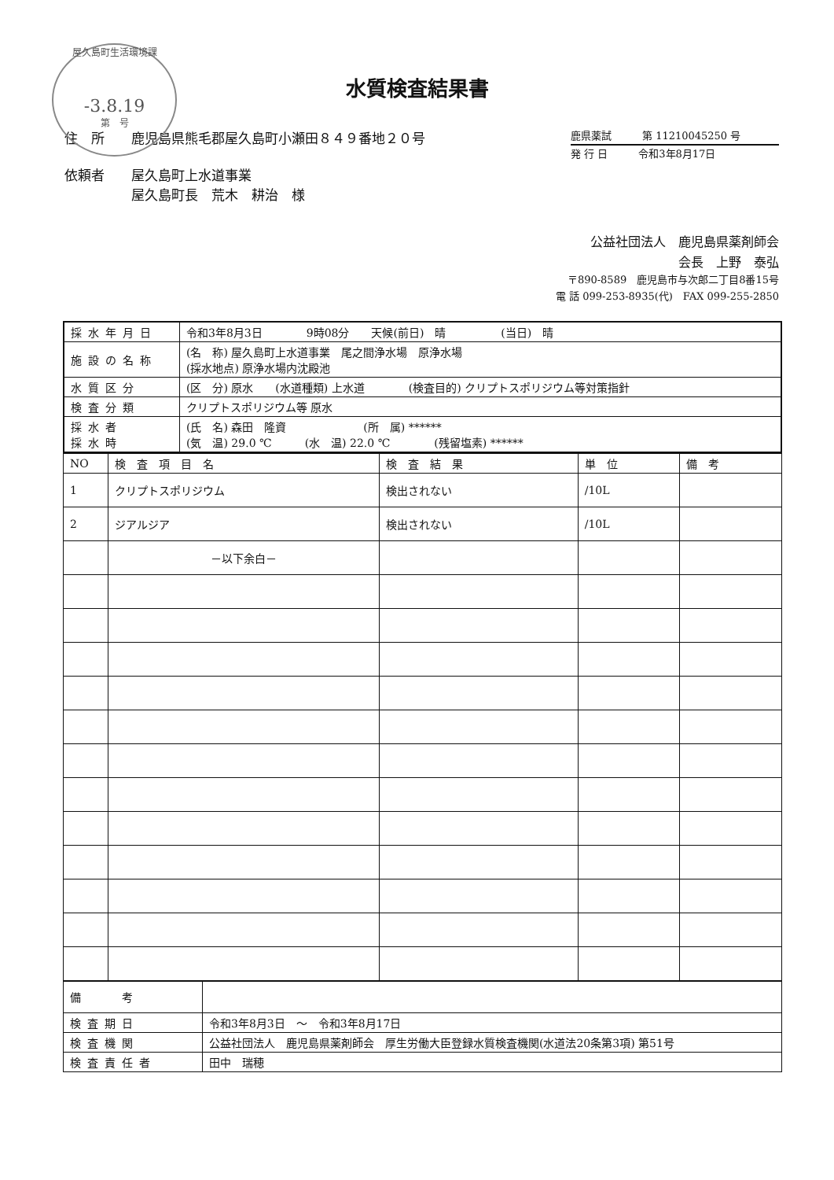屋久島町生活環境課
-3.8.19
第　号
水質検査結果書
住　所　　鹿児島県熊毛郡屋久島町小瀬田８４９番地２０号
依頼者　　屋久島町上水道事業
　　　　　屋久島町長　荒木　耕治　様
鹿県薬試　　　第 11210045250 号
発 行 日　　　令和3年8月17日
公益社団法人　鹿児島県薬剤師会
会長　上野　泰弘
〒890-8589　鹿児島市与次郎二丁目8番15号
電 話 099-253-8935(代)　FAX 099-255-2850
| 採水年月日 | 令和3年8月3日 9時08分 天候(前日) 晴 (当日) 晴 |
| 施設の名称 | (名 称) 屋久島町上水道事業 尾之間浄水場 原浄水場 (採水地点) 原浄水場内沈殿池 |
| 水質区分 | (区 分) 原水 (水道種類) 上水道 (検査目的) クリプトスポリジウム等対策指針 |
| 検査分類 | クリプトスポリジウム等 原水 |
| 採水者 採水時 | (氏 名) 森田 隆資 (所 属) ****** (気 温) 29.0 ℃ (水 温) 22.0 ℃ (残留塩素) ****** |
| NO | 検 査 項 目 名 | 検 査 結 果 | 単 位 | 備 考 |
| --- | --- | --- | --- | --- |
| 1 | クリプトスポリジウム | 検出されない | /10L | |
| 2 | ジアルジア | 検出されない | /10L | |
| | －以下余白－ | | | |
| 備 考 | |
| 検査期日 | 令和3年8月3日 ～ 令和3年8月17日 |
| 検査機関 | 公益社団法人 鹿児島県薬剤師会 厚生労働大臣登録水質検査機関(水道法20条第3項) 第51号 |
| 検査責任者 | 田中 瑞穂 |